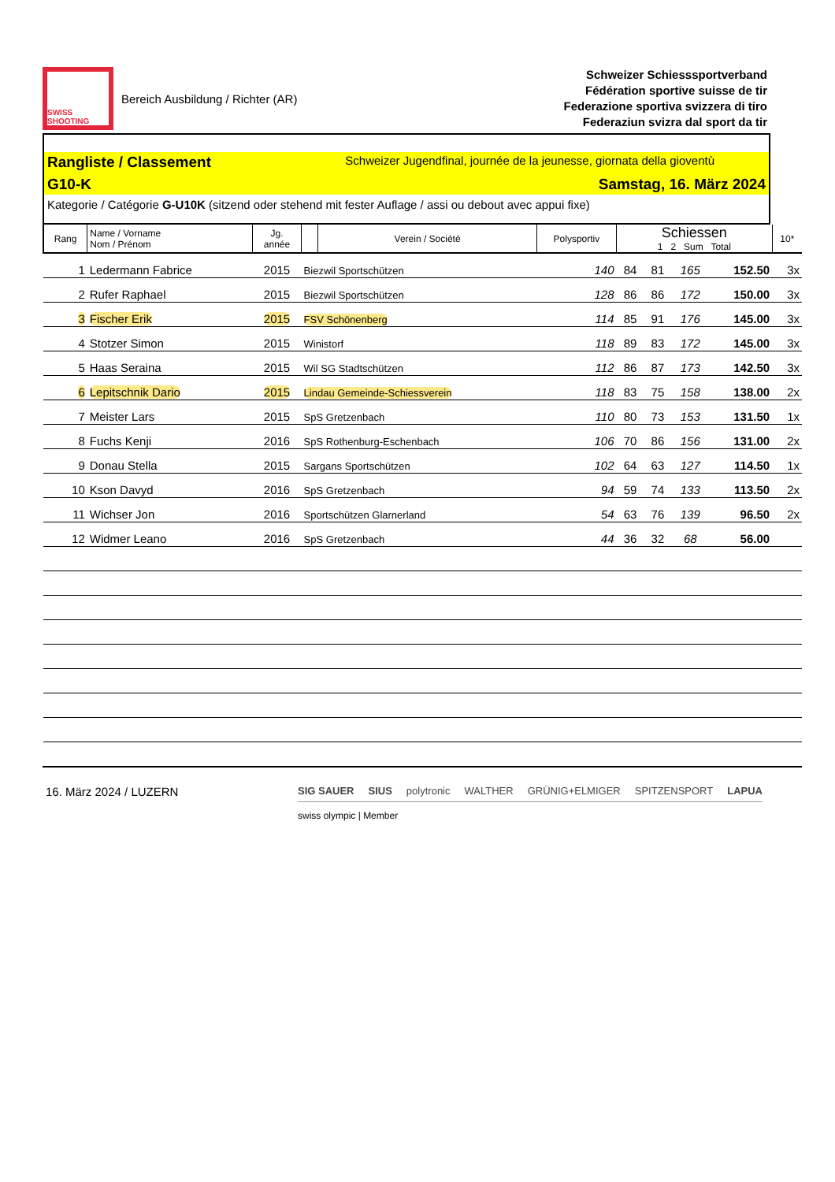SWISS SHOOTING
Bereich Ausbildung / Richter (AR)
Schweizer Schiesssportverband
Fédération sportive suisse de tir
Federazione sportiva svizzera di tiro
Federaziun svizra dal sport da tir
Rangliste / Classement Schweizer Jugendfinal, journée de la jeunesse, giornata della gioventù
G10-K Samstag, 16. März 2024
Kategorie / Catégorie G-U10K (sitzend oder stehend mit fester Auflage / assi ou debout avec appui fixe)
| Rang | Name / Vorname Nom / Prénom | Jg. année | | Verein / Société | Polysportiv | Schiessen 1 2 Sum Total | | | | 10* |
| --- | --- | --- | --- | --- | --- | --- | --- | --- | --- | --- |
| 1 | Ledermann Fabrice | 2015 | Biezwil Sportschützen | | 140 | 84 | 81 | 165 | 152.50 | 3x |
| 2 | Rufer Raphael | 2015 | Biezwil Sportschützen | | 128 | 86 | 86 | 172 | 150.00 | 3x |
| 3 | Fischer Erik | 2015 | FSV Schönenberg | | 114 | 85 | 91 | 176 | 145.00 | 3x |
| 4 | Stotzer Simon | 2015 | Winistorf | | 118 | 89 | 83 | 172 | 145.00 | 3x |
| 5 | Haas Seraina | 2015 | Wil SG Stadtschützen | | 112 | 86 | 87 | 173 | 142.50 | 3x |
| 6 | Lepitschnik Dario | 2015 | Lindau Gemeinde-Schiessverein | | 118 | 83 | 75 | 158 | 138.00 | 2x |
| 7 | Meister Lars | 2015 | SpS Gretzenbach | | 110 | 80 | 73 | 153 | 131.50 | 1x |
| 8 | Fuchs Kenji | 2016 | SpS Rothenburg-Eschenbach | | 106 | 70 | 86 | 156 | 131.00 | 2x |
| 9 | Donau Stella | 2015 | Sargans Sportschützen | | 102 | 64 | 63 | 127 | 114.50 | 1x |
| 10 | Kson Davyd | 2016 | SpS Gretzenbach | | 94 | 59 | 74 | 133 | 113.50 | 2x |
| 11 | Wichser Jon | 2016 | Sportschützen Glarnerland | | 54 | 63 | 76 | 139 | 96.50 | 2x |
| 12 | Widmer Leano | 2016 | SpS Gretzenbach | | 44 | 36 | 32 | 68 | 56.00 | |
16. März 2024 / LUZERN
SIG SAUER SIUS polytronic WALTHER GRÜNIG+ELMIGER SPITZENSPORT LAPUA
swiss olympic | Member